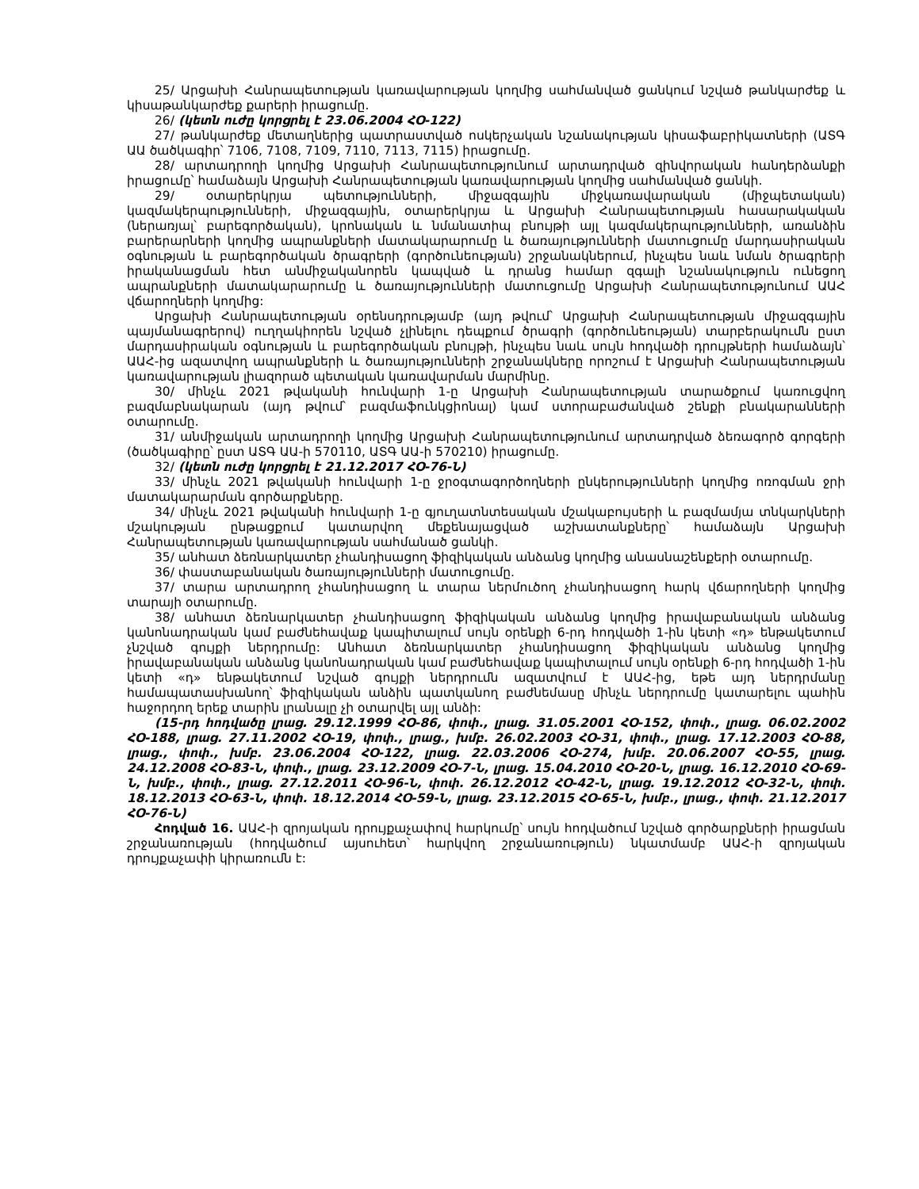25/ Արցախի Հանրապետության կառավարության կողմից սահմանված ցանկում նշված թանկարժեք և կիսաթանկարժեք քարերի իրացումը.
26/ (կետն ուժը կորցրել է 23.06.2004 ՀՕ-122)
27/ թանկարժեք մետաղներից պատրաստված ոսկերչական նշանակության կիսաֆաբրիկատների (ԱՏԳ ԱԱ ծածկագիր՝ 7106, 7108, 7109, 7110, 7113, 7115) իրացումը.
28/ արտադրողի կողմից Արցախի Հանրապետությունում արտադրված զինվորական հանդերձանքի իրացումը՝ համաձայն Արցախի Հանրապետության կառավարության կողմից սահմանված ցանկի.
29/ օտարերկրյա պետությունների, միջազգային միջկառավարական (միջպետական) կազմակերպությունների, միջազգային, օտարերկրյա և Արցախի Հանրապետության հասարակական (ներառյալ՝ բարեգործական), կրոնական և նմանատիպ բնույթի այլ կազմակերպությունների, առանձին բարերարների կողմից ապրանքների մատակարարումը և ծառայությունների մատուցումը մարդասիրական օգնության և բարեգործական ծրագրերի (գործունեության) շրջանակներում, ինչպես նաև նման ծրագրերի իրականացման հետ անմիջականորեն կապված և դրանց համար զգալի նշանակություն ունեցող ապրանքների մատակարարումը և ծառայությունների մատուցումը Արցախի Հանրապետությունում ԱԱՀ վճարողների կողմից:
Արցախի Հանրապետության օրենսդրությամբ (այդ թվում՝ Արցախի Հանրապետության միջազգային պայմանագրերով) ուղղակիորեն նշված չլինելու դեպքում ծրագրի (գործունեության) տարբերակումն ըստ մարդասիրական օգնության և բարեգործական բնույթի, ինչպես նաև սույն հոդվածի դրույթների համաձայն՝ ԱԱՀ-ից ազատվող ապրանքների և ծառայությունների շրջանակները որոշում է Արցախի Հանրապետության կառավարության լիազորած պետական կառավարման մարմինը.
30/ մինչև 2021 թվականի հունվարի 1-ը Արցախի Հանրապետության տարածքում կառուցվող բազմաբնակարան (այդ թվում՝ բազմաֆունկցիոնալ) կամ ստորաբաժանված շենքի բնակարանների օտարումը.
31/ անմիջական արտադրողի կողմից Արցախի Հանրապետությունում արտադրված ձեռագործ գորգերի (ծածկագիրը՝ ըստ ԱՏԳ ԱԱ-ի 570110, ԱՏԳ ԱԱ-ի 570210) իրացումը.
32/ (կետն ուժը կորցրել է 21.12.2017 ՀՕ-76-Ն)
33/ մինչև 2021 թվականի հունվարի 1-ը ջրօգտագործողների ընկերությունների կողմից ոռոգման ջրի մատակարարման գործարքները.
34/ մինչև 2021 թվականի հունվարի 1-ը գյուղատնտեսական մշակաբույսերի և բազմամյա տնկարկների մշակության ընթացքում կատարվող մեքենայացված աշխատանքները՝ համաձայն Արցախի Հանրապետության կառավարության սահմանած ցանկի.
35/ անհատ ձեռնարկատեր չհանդիսացող ֆիզիկական անձանց կողմից անասնաշենքերի օտարումը.
36/ փաստաբանական ծառայությունների մատուցումը.
37/ տարա արտադրող չհանդիսացող և տարա ներմուծող չհանդիսացող հարկ վճարողների կողմից տարայի օտարումը.
38/ անհատ ձեռնարկատեր չհանդիսացող ֆիզիկական անձանց կողմից իրավաբանական անձանց կանոնադրական կամ բաժնեհավաք կապիտալում սույն օրենքի 6-րդ հոդվածի 1-ին կետի «դ» ենթակետում չնշված գույքի ներդրումը: Անհատ ձեռնարկատեր չհանդիսացող ֆիզիկական անձանց կողմից իրավաբանական անձանց կանոնադրական կամ բաժնեհավաք կապիտալում սույն օրենքի 6-րդ հոդվածի 1-ին կետի «դ» ենթակետում նշված գույքի ներդրումն ազատվում է ԱԱՀ-ից, եթե այդ ներդրմանը համապատասխանող՝ ֆիզիկական անձին պատկանող բաժնեմասը մինչև ներդրումը կատարելու պահին հաջորդող երեք տարին լրանալը չի օտարվել այլ անձի:
(15-րդ հոդվածը լրաց. 29.12.1999 ՀՕ-86, փոփ., լրաց. 31.05.2001 ՀՕ-152, փոփ., լրաց. 06.02.2002 ՀՕ-188, լրաց. 27.11.2002 ՀՕ-19, փոփ., լրաց., խմբ. 26.02.2003 ՀՕ-31, փոփ., լրաց. 17.12.2003 ՀՕ-88, լրաց., փոփ., խմբ. 23.06.2004 ՀՕ-122, լրաց. 22.03.2006 ՀՕ-274, խմբ. 20.06.2007 ՀՕ-55, լրաց. 24.12.2008 ՀՕ-83-Ն, փոփ., լրաց. 23.12.2009 ՀՕ-7-Ն, լրաց. 15.04.2010 ՀՕ-20-Ն, լրաց. 16.12.2010 ՀՕ-69-Ն, խմբ., փոփ., լրաց. 27.12.2011 ՀՕ-96-Ն, փոփ. 26.12.2012 ՀՕ-42-Ն, լրաց. 19.12.2012 ՀՕ-32-Ն, փոփ. 18.12.2013 ՀՕ-63-Ն, փոփ. 18.12.2014 ՀՕ-59-Ն, լրաց. 23.12.2015 ՀՕ-65-Ն, խմբ., լրաց., փոփ. 21.12.2017 ՀՕ-76-Ն)
Հոդված 16. ԱԱՀ-ի զրոյական դրույքաչափով հարկումը՝ սույն հոդվածում նշված գործարքների իրացման շրջանառության (հոդվածում այսուհետ՝ հարկվող շրջանառություն) նկատմամբ ԱԱՀ-ի զրոյական դրույքաչափի կիրառումն է: